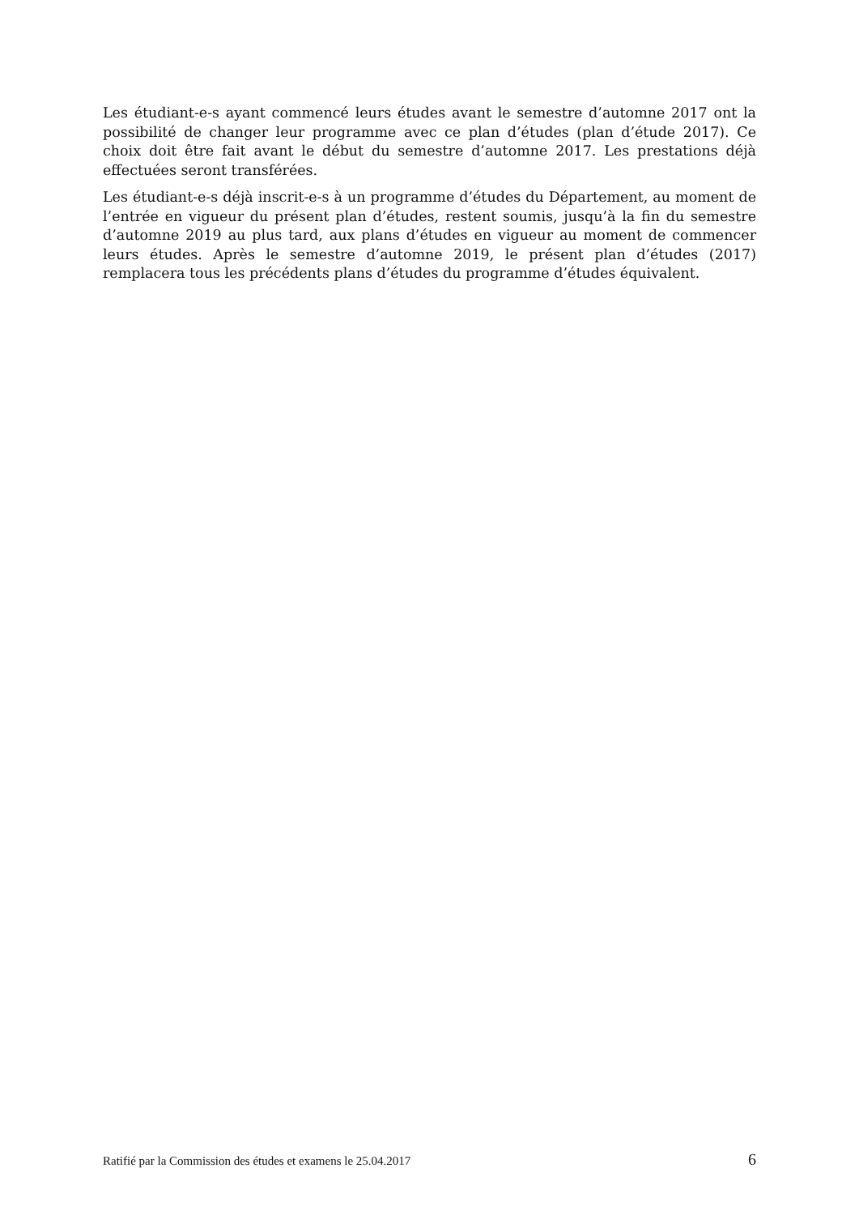Les étudiant-e-s ayant commencé leurs études avant le semestre d’automne 2017 ont la possibilité de changer leur programme avec ce plan d’études (plan d’étude 2017). Ce choix doit être fait avant le début du semestre d’automne 2017. Les prestations déjà effectuées seront transférées.
Les étudiant-e-s déjà inscrit-e-s à un programme d’études du Département, au moment de l’entrée en vigueur du présent plan d’études, restent soumis, jusqu’à la fin du semestre d’automne 2019 au plus tard, aux plans d’études en vigueur au moment de commencer leurs études. Après le semestre d’automne 2019, le présent plan d’études (2017) remplacera tous les précédents plans d’études du programme d’études équivalent.
Ratifié par la Commission des études et examens le 25.04.2017 6